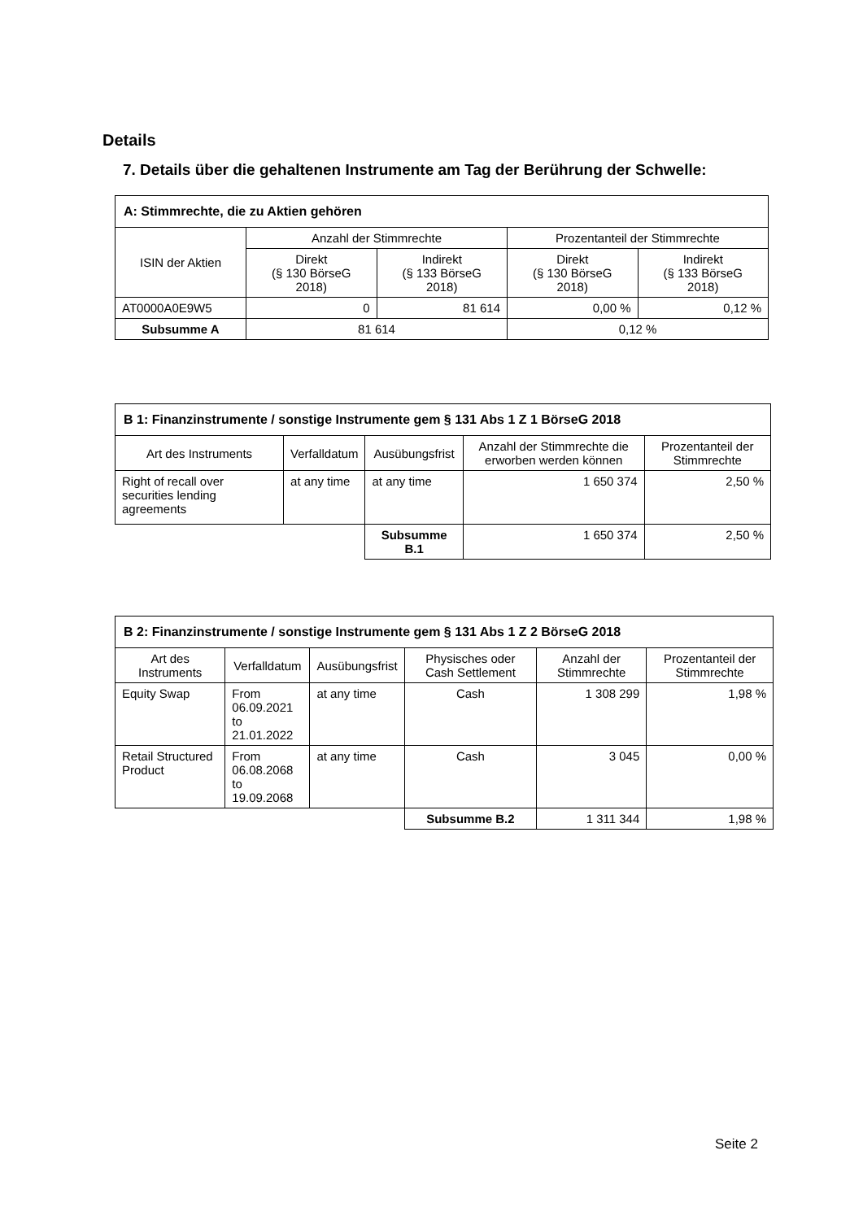Details
7. Details über die gehaltenen Instrumente am Tag der Berührung der Schwelle:
| A: Stimmrechte, die zu Aktien gehören | | | | |
| --- | --- | --- | --- | --- |
| ISIN der Aktien | Anzahl der Stimmrechte | | Prozentanteil der Stimmrechte | |
| | Direkt (§ 130 BörseG 2018) | Indirekt (§ 133 BörseG 2018) | Direkt (§ 130 BörseG 2018) | Indirekt (§ 133 BörseG 2018) |
| AT0000A0E9W5 | 0 | 81 614 | 0,00 % | 0,12 % |
| Subsumme A | 81 614 | | 0,12 % | |
| B 1: Finanzinstrumente / sonstige Instrumente gem § 131 Abs 1 Z 1 BörseG 2018 | | | | |
| --- | --- | --- | --- | --- |
| Art des Instruments | Verfalldatum | Ausübungsfrist | Anzahl der Stimmrechte die erworben werden können | Prozentanteil der Stimmrechte |
| Right of recall over securities lending agreements | at any time | at any time | 1 650 374 | 2,50 % |
| | | Subsumme B.1 | 1 650 374 | 2,50 % |
| B 2: Finanzinstrumente / sonstige Instrumente gem § 131 Abs 1 Z 2 BörseG 2018 | | | | | |
| --- | --- | --- | --- | --- | --- |
| Art des Instruments | Verfalldatum | Ausübungsfrist | Physisches oder Cash Settlement | Anzahl der Stimmrechte | Prozentanteil der Stimmrechte |
| Equity Swap | From 06.09.2021 to 21.01.2022 | at any time | Cash | 1 308 299 | 1,98 % |
| Retail Structured Product | From 06.08.2068 to 19.09.2068 | at any time | Cash | 3 045 | 0,00 % |
| | | | Subsumme B.2 | 1 311 344 | 1,98 % |
Seite 2